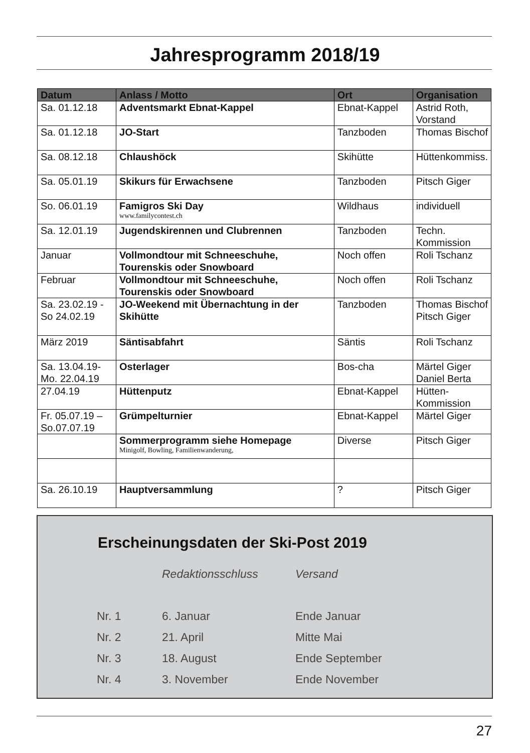Jahresprogramm 2018/19
| Datum | Anlass / Motto | Ort | Organisation |
| --- | --- | --- | --- |
| Sa. 01.12.18 | Adventsmarkt Ebnat-Kappel | Ebnat-Kappel | Astrid Roth, Vorstand |
| Sa. 01.12.18 | JO-Start | Tanzboden | Thomas Bischof |
| Sa. 08.12.18 | Chlaushöck | Skihütte | Hüttenkommiss. |
| Sa. 05.01.19 | Skikurs für Erwachsene | Tanzboden | Pitsch Giger |
| So. 06.01.19 | Famigros Ski Day www.familycontest.ch | Wildhaus | individuell |
| Sa. 12.01.19 | Jugendskirennen und Clubrennen | Tanzboden | Techn. Kommission |
| Januar | Vollmondtour mit Schneeschuhe, Tourenskis oder Snowboard | Noch offen | Roli Tschanz |
| Februar | Vollmondtour mit Schneeschuhe, Tourenskis oder Snowboard | Noch offen | Roli Tschanz |
| Sa. 23.02.19 - So 24.02.19 | JO-Weekend mit Übernachtung in der Skihütte | Tanzboden | Thomas Bischof Pitsch Giger |
| März 2019 | Säntisabfahrt | Säntis | Roli Tschanz |
| Sa. 13.04.19- Mo. 22.04.19 | Osterlager | Bos-cha | Märtel Giger Daniel Berta |
| 27.04.19 | Hüttenputz | Ebnat-Kappel | Hütten- Kommission |
| Fr. 05.07.19 – So.07.07.19 | Grümpelturnier | Ebnat-Kappel | Märtel Giger |
| | Sommerprogramm siehe Homepage Minigolf, Bowling, Familienwanderung, | Diverse | Pitsch Giger |
| Sa. 26.10.19 | Hauptversammlung | ? | Pitsch Giger |
Erscheinungsdaten der Ski-Post 2019
| | Redaktionsschluss | Versand |
| Nr. 1 | 6. Januar | Ende Januar |
| Nr. 2 | 21. April | Mitte Mai |
| Nr. 3 | 18. August | Ende September |
| Nr. 4 | 3. November | Ende November |
27